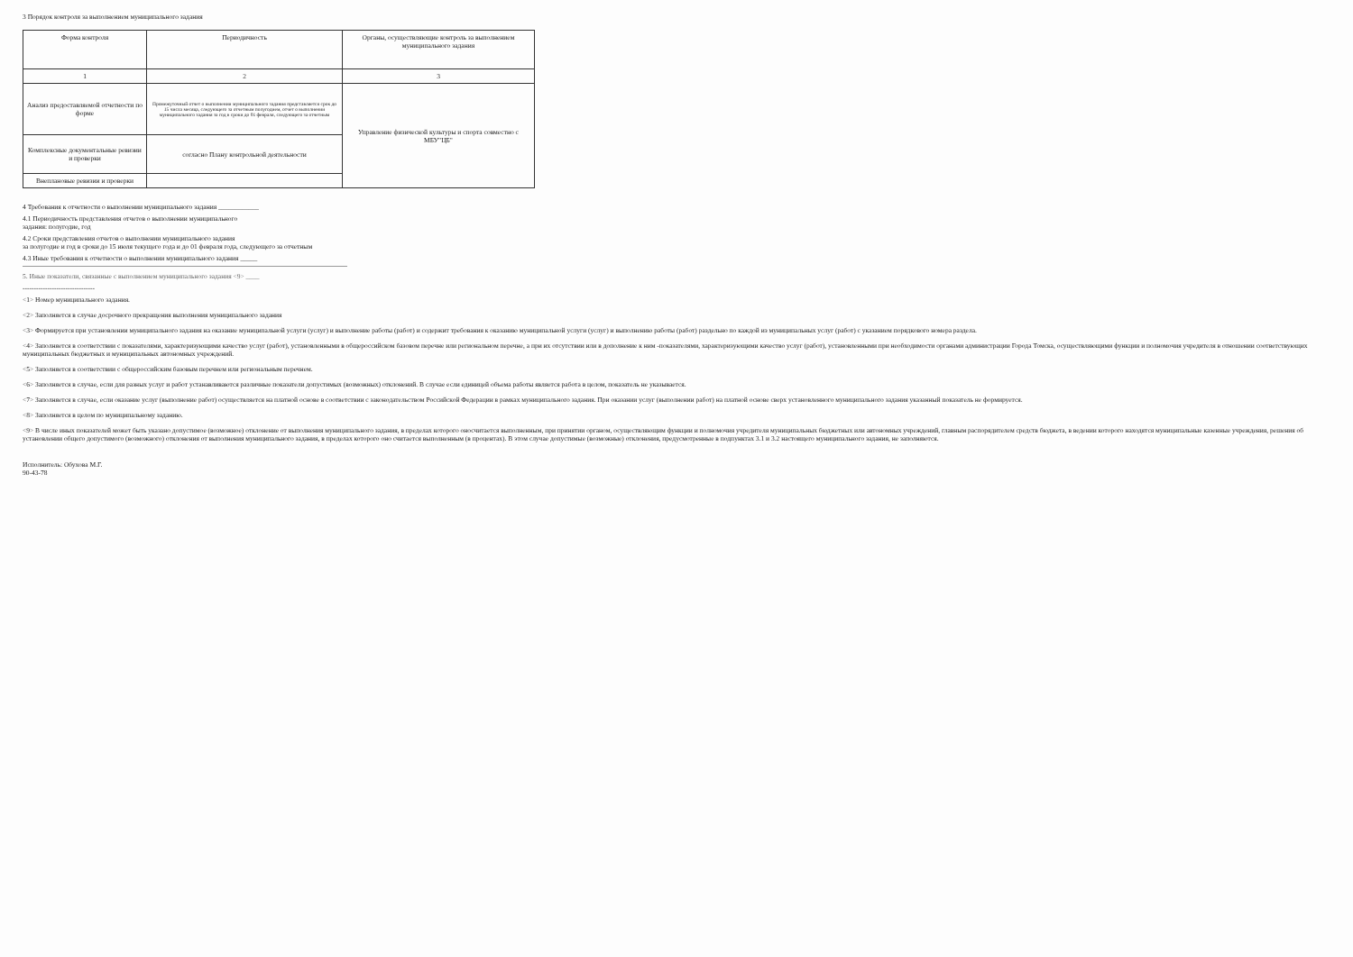3 Порядок контроля за выполнением муниципального задания
| Форма контроля | Периодичность | Органы, осуществляющие контроль за выполнением муниципального задания |
| --- | --- | --- |
| 1 | 2 | 3 |
| Анализ предоставляемой отчетности по форме | Промежуточный отчет о выполнении муниципального задания представляется срок до 15 числа месяца, следующего за отчетным полугодием, отчет о выполнении муниципального задания за год в сроки до 01 февраля, следующего за отчетным | Управление физической культуры и спорта совместно с МБУ"ЦБ" |
| Комплексные документальные ревизии и проверки | согласно Плану контрольной деятельности | |
| Внеплановые ревизии и проверки | | |
4 Требования к отчетности о выполнении муниципального задания ____________
4.1 Периодичность представления отчетов о выполнении муниципального
задания: полугодие, год
4.2 Сроки представления отчетов о выполнении муниципального задания
за полугодие и год в сроки до 15 июля текущего года и до 01 февраля года, следующего за отчетным
4.3 Иные требования к отчетности о выполнении муниципального задания _____
5. Иные показатели, связанные с выполнением муниципального задания <9> ____
--------------------------------
<1> Номер муниципального задания.
<2> Заполняется в случае досрочного прекращения выполнения муниципального задания
<3> Формируется при установлении муниципального задания на оказание муниципальной услуги (услуг) и выполнение работы (работ) и содержит требования к оказанию муниципальной услуги (услуг) и выполнению работы (работ) раздельно по каждой из муниципальных услуг (работ) с указанием порядкового номера раздела.
<4> Заполняется в соответствии с показателями, характеризующими качество услуг (работ), установленными в общероссийском базовом перечне или региональном перечне, а при их отсутствии или в дополнение к ним -показателями, характеризующими качество услуг (работ), установленными при необходимости органами администрации Города Томска, осуществляющими функции и полномочия учредителя в отношении соответствующих муниципальных бюджетных и муниципальных автономных учреждений.
<5> Заполняется в соответствии с общероссийским базовым перечнем или региональным перечнем.
<6> Заполняется в случае, если для разных услуг и работ устанавливаются различные показатели допустимых (возможных) отклонений. В случае если единицей объема работы является работа в целом, показатель не указывается.
<7> Заполняется в случае, если оказание услуг (выполнение работ) осуществляется на платной основе в соответствии с законодательством Российской Федерации в рамках муниципального задания. При оказании услуг (выполнении работ) на платной основе сверх установленного муниципального задания указанный показатель не формируется.
<8> Заполняется в целом по муниципальному заданию.
<9> В числе иных показателей может быть указано допустимое (возможное) отклонение от выполнения муниципального задания, в пределах которого оносчитается выполненным, при принятии органом, осуществляющим функции и полномочия учредителя муниципальных бюджетных или автономных учреждений, главным распорядителем средств бюджета, в ведении которого находятся муниципальные казенные учреждения, решения об установлении общего допустимого (возможного) отклонения от выполнения муниципального задания, в пределах которого оно считается выполненным (в процентах). В этом случае допустимые (возможные) отклонения, предусмотренные в подпунктах 3.1 и 3.2 настоящего муниципального задания, не заполняются.
Исполнитель: Обухова М.Г.
90-43-78